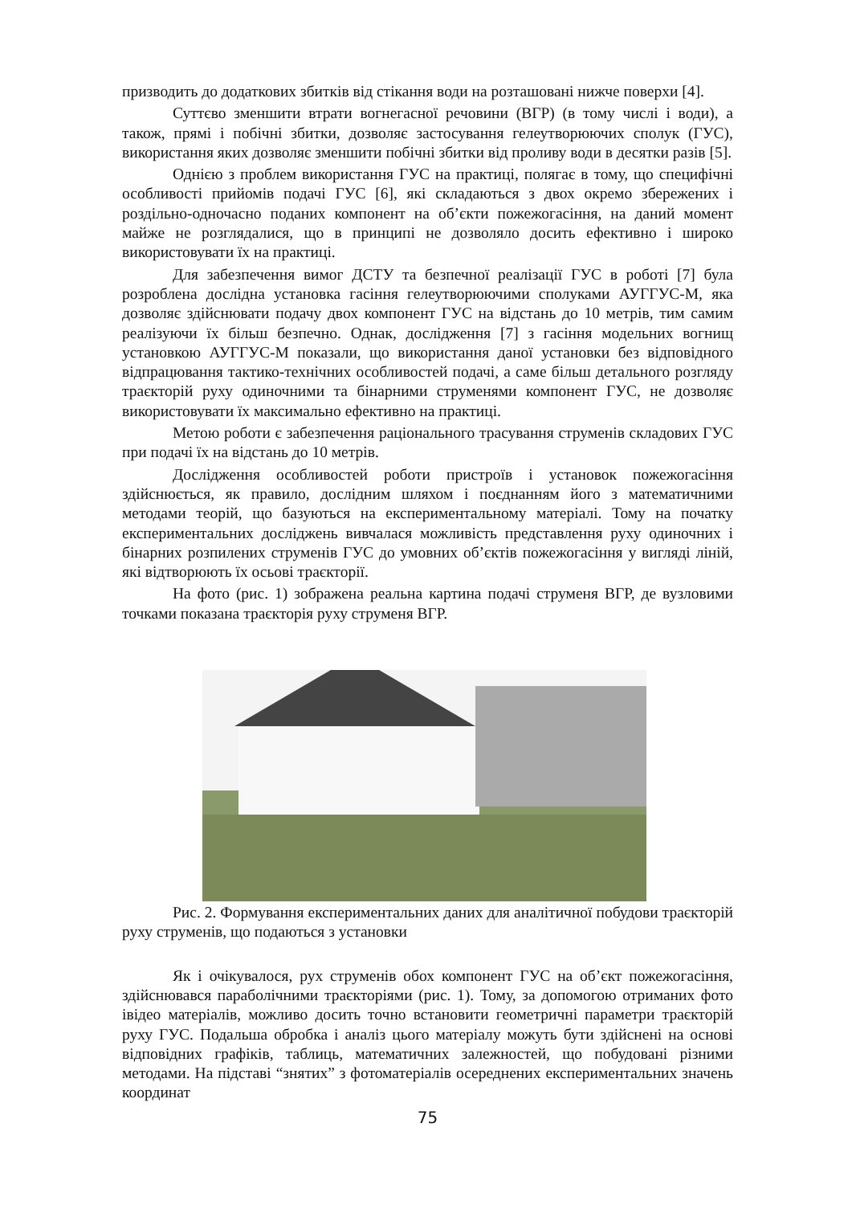призводить до додаткових збитків від стікання води на розташовані нижче поверхи [4].
Суттєво зменшити втрати вогнегасної речовини (ВГР) (в тому числі і води), а також, прямі і побічні збитки, дозволяє застосування гелеутворюючих сполук (ГУС), використання яких дозволяє зменшити побічні збитки від проливу води в десятки разів [5].
Однією з проблем використання ГУС на практиці, полягає в тому, що специфічні особливості прийомів подачі ГУС [6], які складаються з двох окремо збережених і роздільно-одночасно поданих компонент на об’єкти пожежогасіння, на даний момент майже не розглядалися, що в принципі не дозволяло досить ефективно і широко використовувати їх на практиці.
Для забезпечення вимог ДСТУ та безпечної реалізації ГУС в роботі [7] була розроблена дослідна установка гасіння гелеутворюючими сполуками АУГГУС-М, яка дозволяє здійснювати подачу двох компонент ГУС на відстань до 10 метрів, тим самим реалізуючи їх більш безпечно. Однак, дослідження [7] з гасіння модельних вогнищ установкою АУГГУС-М показали, що використання даної установки без відповідного відпрацювання тактико-технічних особливостей подачі, а саме більш детального розгляду траєкторій руху одиночними та бінарними струменями компонент ГУС, не дозволяє використовувати їх максимально ефективно на практиці.
Метою роботи є забезпечення раціонального трасування струменів складових ГУС при подачі їх на відстань до 10 метрів.
Дослідження особливостей роботи пристроїв і установок пожежогасіння здійснюється, як правило, дослідним шляхом і поєднанням його з математичними методами теорій, що базуються на експериментальному матеріалі. Тому на початку експериментальних досліджень вивчалася можливість представлення руху одиночних і бінарних розпилених струменів ГУС до умовних об’єктів пожежогасіння у вигляді ліній, які відтворюють їх осьові траєкторії.
На фото (рис. 1) зображена реальна картина подачі струменя ВГР, де вузловими точками показана траєкторія руху струменя ВГР.
Рис. 2. Формування експериментальних даних для аналітичної побудови траєкторій руху струменів, що подаються з установки
Як і очікувалося, рух струменів обох компонент ГУС на об’єкт пожежогасіння, здійснювався параболічними траєкторіями (рис. 1). Тому, за допомогою отриманих фото івідео матеріалів, можливо досить точно встановити геометричні параметри траєкторій руху ГУС. Подальша обробка і аналіз цього матеріалу можуть бути здійснені на основі відповідних графіків, таблиць, математичних залежностей, що побудовані різними методами. На підставі “знятих” з фотоматеріалів осереднених експериментальних значень координат
75